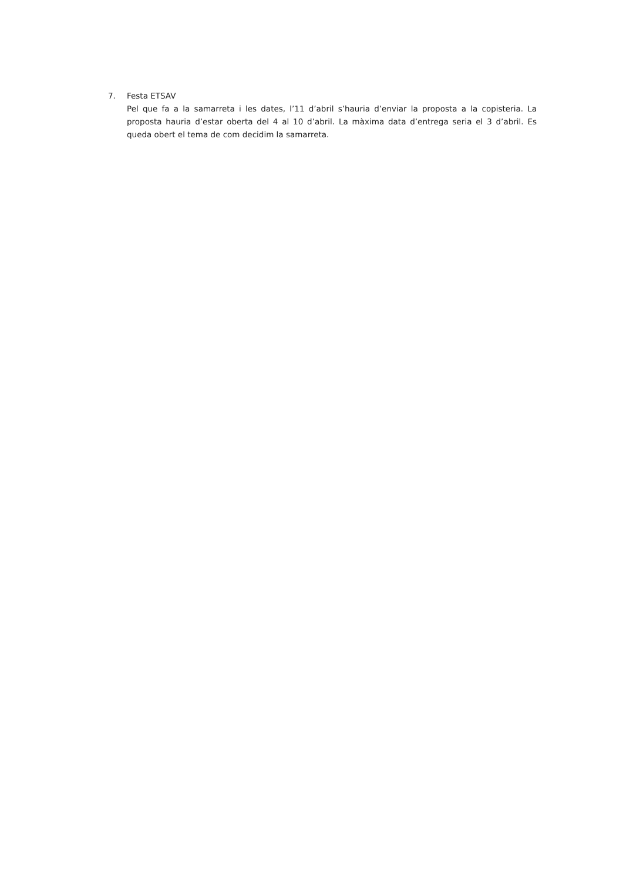7. Festa ETSAV
Pel que fa a la samarreta i les dates, l’11 d’abril s’hauria d’enviar la proposta a la copisteria. La proposta hauria d’estar oberta del 4 al 10 d’abril. La màxima data d’entrega seria el 3 d’abril. Es queda obert el tema de com decidim la samarreta.